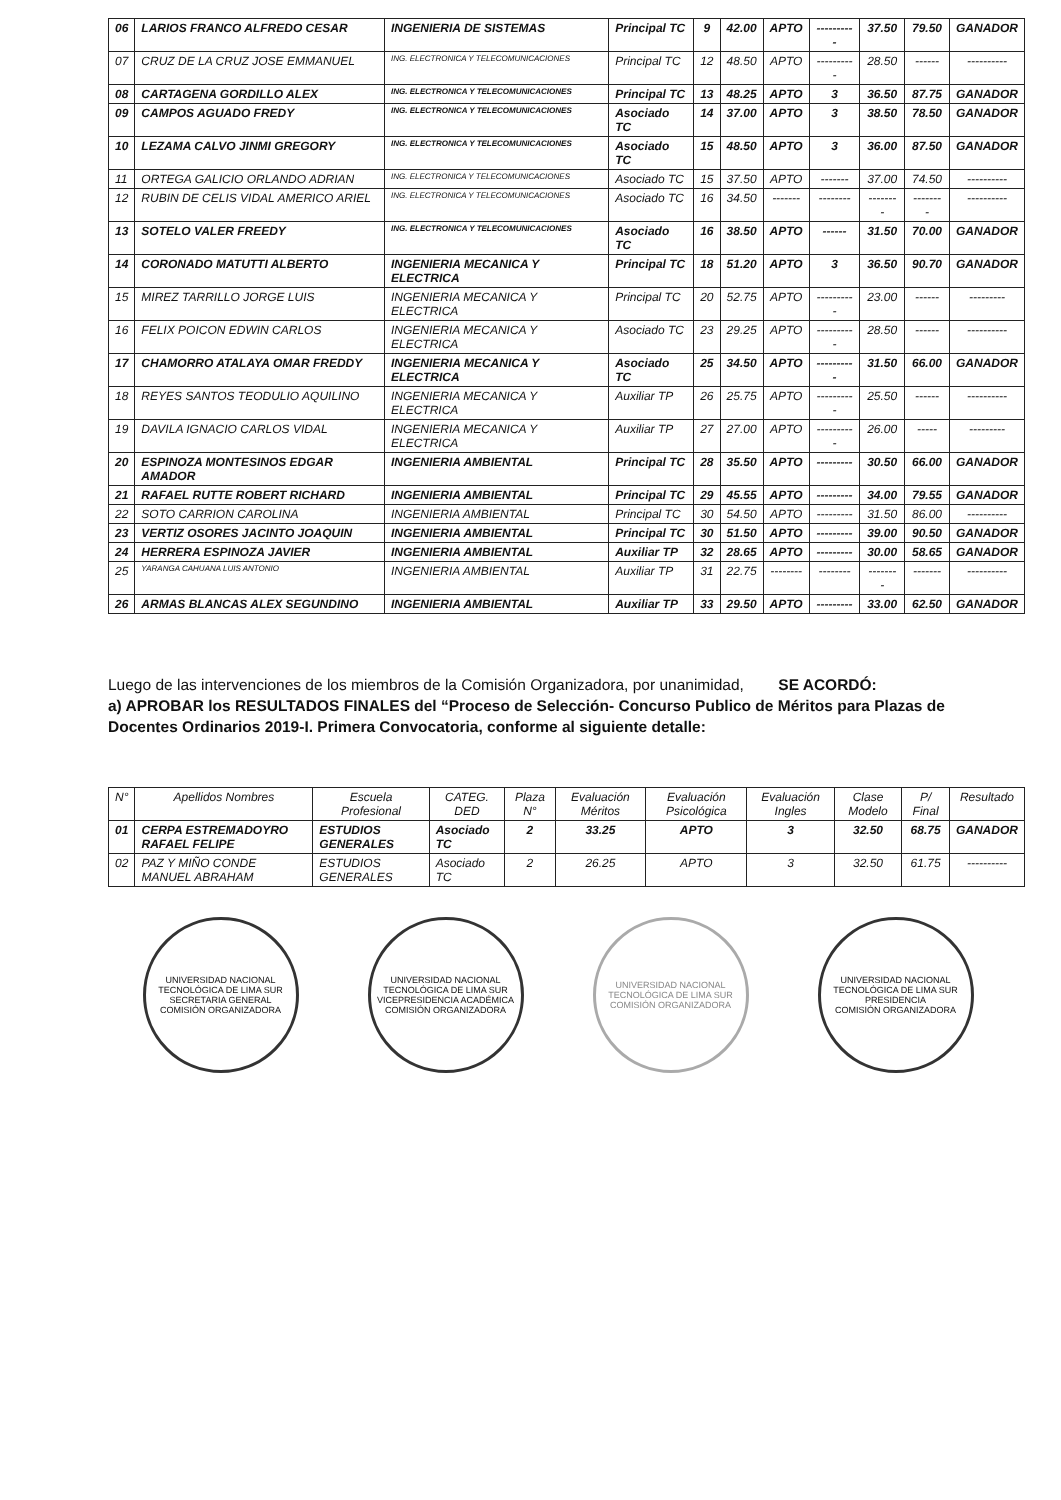| 06 | LARIOS FRANCO ALFREDO CESAR | INGENIERIA DE SISTEMAS | Principal TC | 9 | 42.00 | APTO | ---------- | 37.50 | 79.50 | GANADOR |
| 07 | CRUZ DE LA CRUZ JOSE EMMANUEL | ING. ELECTRONICA Y TELECOMUNICACIONES | Principal TC | 12 | 48.50 | APTO | ---------- | 28.50 | ------ | ---------- |
| 08 | CARTAGENA GORDILLO ALEX | ING. ELECTRONICA Y TELECOMUNICACIONES | Principal TC | 13 | 48.25 | APTO | 3 | 36.50 | 87.75 | GANADOR |
| 09 | CAMPOS AGUADO FREDY | ING. ELECTRONICA Y TELECOMUNICACIONES | Asociado TC | 14 | 37.00 | APTO | 3 | 38.50 | 78.50 | GANADOR |
| 10 | LEZAMA CALVO JINMI GREGORY | ING. ELECTRONICA Y TELECOMUNICACIONES | Asociado TC | 15 | 48.50 | APTO | 3 | 36.00 | 87.50 | GANADOR |
| 11 | ORTEGA GALICIO ORLANDO ADRIAN | ING. ELECTRONICA Y TELECOMUNICACIONES | Asociado TC | 15 | 37.50 | APTO | ------- | 37.00 | 74.50 | ---------- |
| 12 | RUBIN DE CELIS VIDAL AMERICO ARIEL | ING. ELECTRONICA Y TELECOMUNICACIONES | Asociado TC | 16 | 34.50 | ------- | -------- | -------- | -------- | ---------- |
| 13 | SOTELO VALER FREEDY | ING. ELECTRONICA Y TELECOMUNICACIONES | Asociado TC | 16 | 38.50 | APTO | ------ | 31.50 | 70.00 | GANADOR |
| 14 | CORONADO MATUTTI ALBERTO | INGENIERIA MECANICA Y ELECTRICA | Principal TC | 18 | 51.20 | APTO | 3 | 36.50 | 90.70 | GANADOR |
| 15 | MIREZ TARRILLO JORGE LUIS | INGENIERIA MECANICA Y ELECTRICA | Principal TC | 20 | 52.75 | APTO | ---------- | 23.00 | ------ | --------- |
| 16 | FELIX POICON EDWIN CARLOS | INGENIERIA MECANICA Y ELECTRICA | Asociado TC | 23 | 29.25 | APTO | ---------- | 28.50 | ------ | ---------- |
| 17 | CHAMORRO ATALAYA OMAR FREDDY | INGENIERIA MECANICA Y ELECTRICA | Asociado TC | 25 | 34.50 | APTO | ---------- | 31.50 | 66.00 | GANADOR |
| 18 | REYES SANTOS TEODULIO AQUILINO | INGENIERIA MECANICA Y ELECTRICA | Auxiliar TP | 26 | 25.75 | APTO | ---------- | 25.50 | ------ | ---------- |
| 19 | DAVILA IGNACIO CARLOS VIDAL | INGENIERIA MECANICA Y ELECTRICA | Auxiliar TP | 27 | 27.00 | APTO | ---------- | 26.00 | ----- | --------- |
| 20 | ESPINOZA MONTESINOS EDGAR AMADOR | INGENIERIA AMBIENTAL | Principal TC | 28 | 35.50 | APTO | --------- | 30.50 | 66.00 | GANADOR |
| 21 | RAFAEL RUTTE ROBERT RICHARD | INGENIERIA AMBIENTAL | Principal TC | 29 | 45.55 | APTO | --------- | 34.00 | 79.55 | GANADOR |
| 22 | SOTO CARRION CAROLINA | INGENIERIA AMBIENTAL | Principal TC | 30 | 54.50 | APTO | --------- | 31.50 | 86.00 | ---------- |
| 23 | VERTIZ OSORES JACINTO JOAQUIN | INGENIERIA AMBIENTAL | Principal TC | 30 | 51.50 | APTO | --------- | 39.00 | 90.50 | GANADOR |
| 24 | HERRERA ESPINOZA JAVIER | INGENIERIA AMBIENTAL | Auxiliar TP | 32 | 28.65 | APTO | --------- | 30.00 | 58.65 | GANADOR |
| 25 | YARANGA CAHUANA LUIS ANTONIO | INGENIERIA AMBIENTAL | Auxiliar TP | 31 | 22.75 | -------- | -------- | -------- | ------- | ---------- |
| 26 | ARMAS BLANCAS ALEX SEGUNDINO | INGENIERIA AMBIENTAL | Auxiliar TP | 33 | 29.50 | APTO | --------- | 33.00 | 62.50 | GANADOR |
Luego de las intervenciones de los miembros de la Comisión Organizadora, por unanimidad, SE ACORDÓ:
a) APROBAR los RESULTADOS FINALES del “Proceso de Selección- Concurso Publico de Méritos para Plazas de Docentes Ordinarios 2019-I. Primera Convocatoria, conforme al siguiente detalle:
| N° | Apellidos Nombres | Escuela Profesional | CATEG. DED | Plaza N° | Evaluación Méritos | Evaluación Psicológica | Evaluación Ingles | Clase Modelo | P/ Final | Resultado |
| --- | --- | --- | --- | --- | --- | --- | --- | --- | --- | --- |
| 01 | CERPA ESTREMADOYRO RAFAEL FELIPE | ESTUDIOS GENERALES | Asociado TC | 2 | 33.25 | APTO | 3 | 32.50 | 68.75 | GANADOR |
| 02 | PAZ Y MIÑO CONDE MANUEL ABRAHAM | ESTUDIOS GENERALES | Asociado TC | 2 | 26.25 | APTO | 3 | 32.50 | 61.75 | ---------- |
UNIVERSIDAD NACIONAL TECNOLÓGICA DE LIMA SUR
SECRETARIA GENERAL
COMISIÓN ORGANIZADORA
UNIVERSIDAD NACIONAL TECNOLÓGICA DE LIMA SUR
VICEPRESIDENCIA ACADÉMICA
COMISIÓN ORGANIZADORA
UNIVERSIDAD NACIONAL TECNOLÓGICA DE LIMA SUR
COMISIÓN ORGANIZADORA
UNIVERSIDAD NACIONAL TECNOLÓGICA DE LIMA SUR
PRESIDENCIA
COMISIÓN ORGANIZADORA